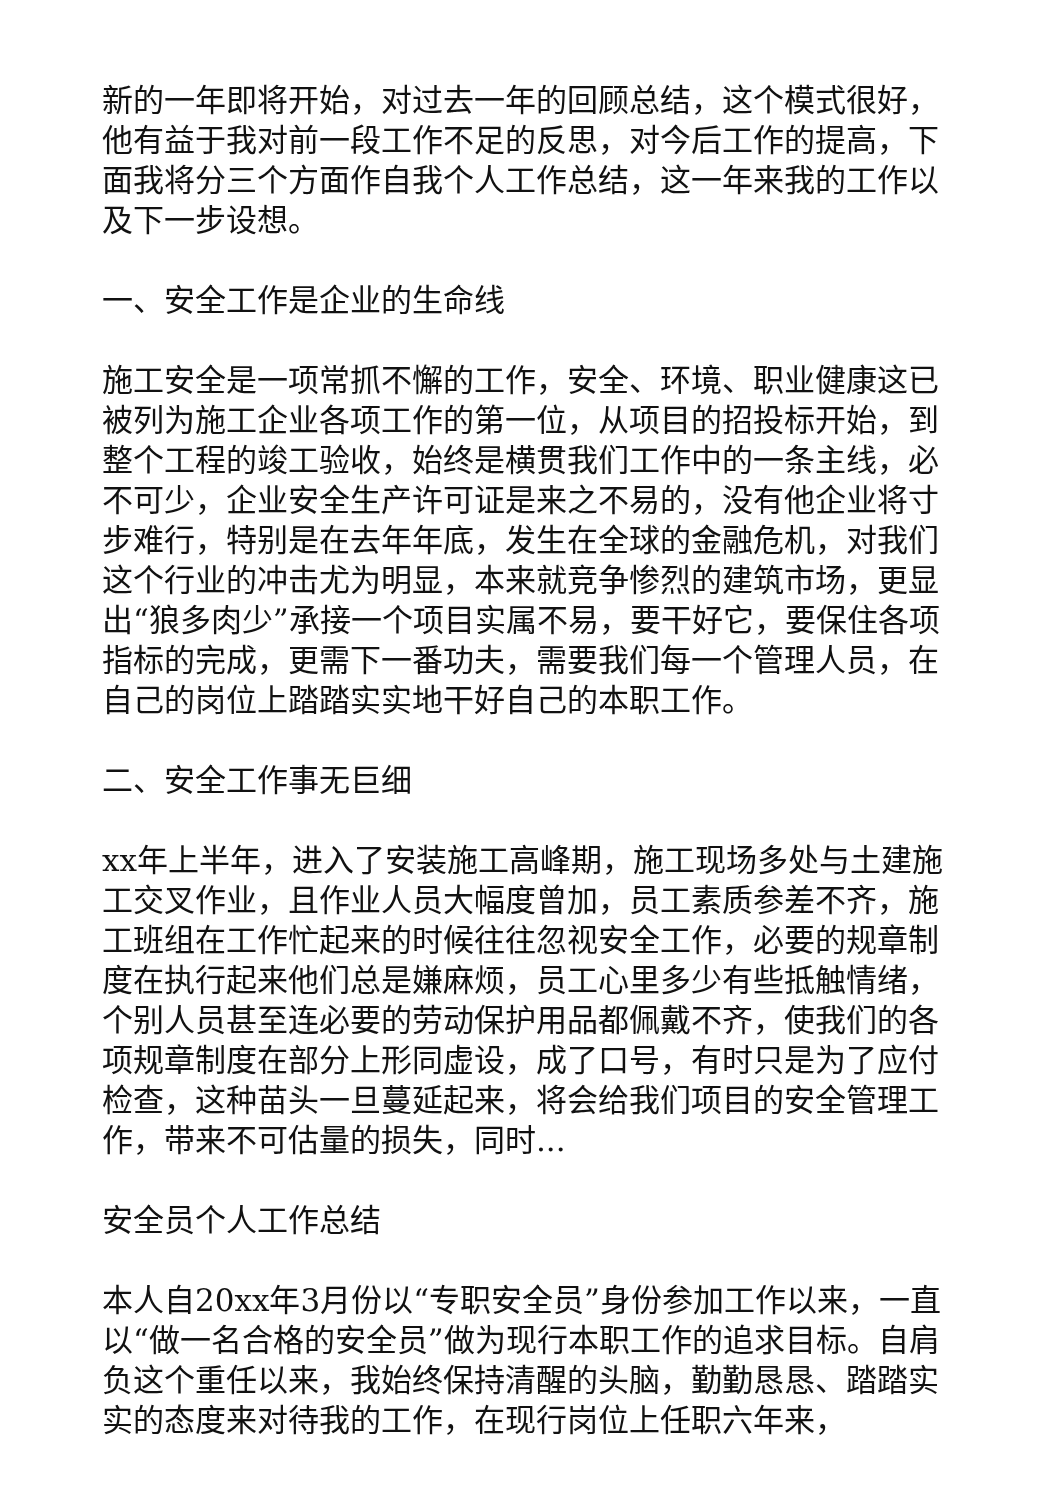新的一年即将开始，对过去一年的回顾总结，这个模式很好，他有益于我对前一段工作不足的反思，对今后工作的提高，下面我将分三个方面作自我个人工作总结，这一年来我的工作以及下一步设想。
一、安全工作是企业的生命线
施工安全是一项常抓不懈的工作，安全、环境、职业健康这已被列为施工企业各项工作的第一位，从项目的招投标开始，到整个工程的竣工验收，始终是横贯我们工作中的一条主线，必不可少，企业安全生产许可证是来之不易的，没有他企业将寸步难行，特别是在去年年底，发生在全球的金融危机，对我们这个行业的冲击尤为明显，本来就竞争惨烈的建筑市场，更显出“狼多肉少”承接一个项目实属不易，要干好它，要保住各项指标的完成，更需下一番功夫，需要我们每一个管理人员，在自己的岗位上踏踏实实地干好自己的本职工作。
二、安全工作事无巨细
xx年上半年，进入了安装施工高峰期，施工现场多处与土建施工交叉作业，且作业人员大幅度曾加，员工素质参差不齐，施工班组在工作忙起来的时候往往忽视安全工作，必要的规章制度在执行起来他们总是嫌麻烦，员工心里多少有些抵触情绪，个别人员甚至连必要的劳动保护用品都佩戴不齐，使我们的各项规章制度在部分上形同虚设，成了口号，有时只是为了应付检查，这种苗头一旦蔓延起来，将会给我们项目的安全管理工作，带来不可估量的损失，同时...
安全员个人工作总结
本人自20xx年3月份以“专职安全员”身份参加工作以来，一直以“做一名合格的安全员”做为现行本职工作的追求目标。自肩负这个重任以来，我始终保持清醒的头脑，勤勤恳恳、踏踏实实的态度来对待我的工作，在现行岗位上任职六年来，